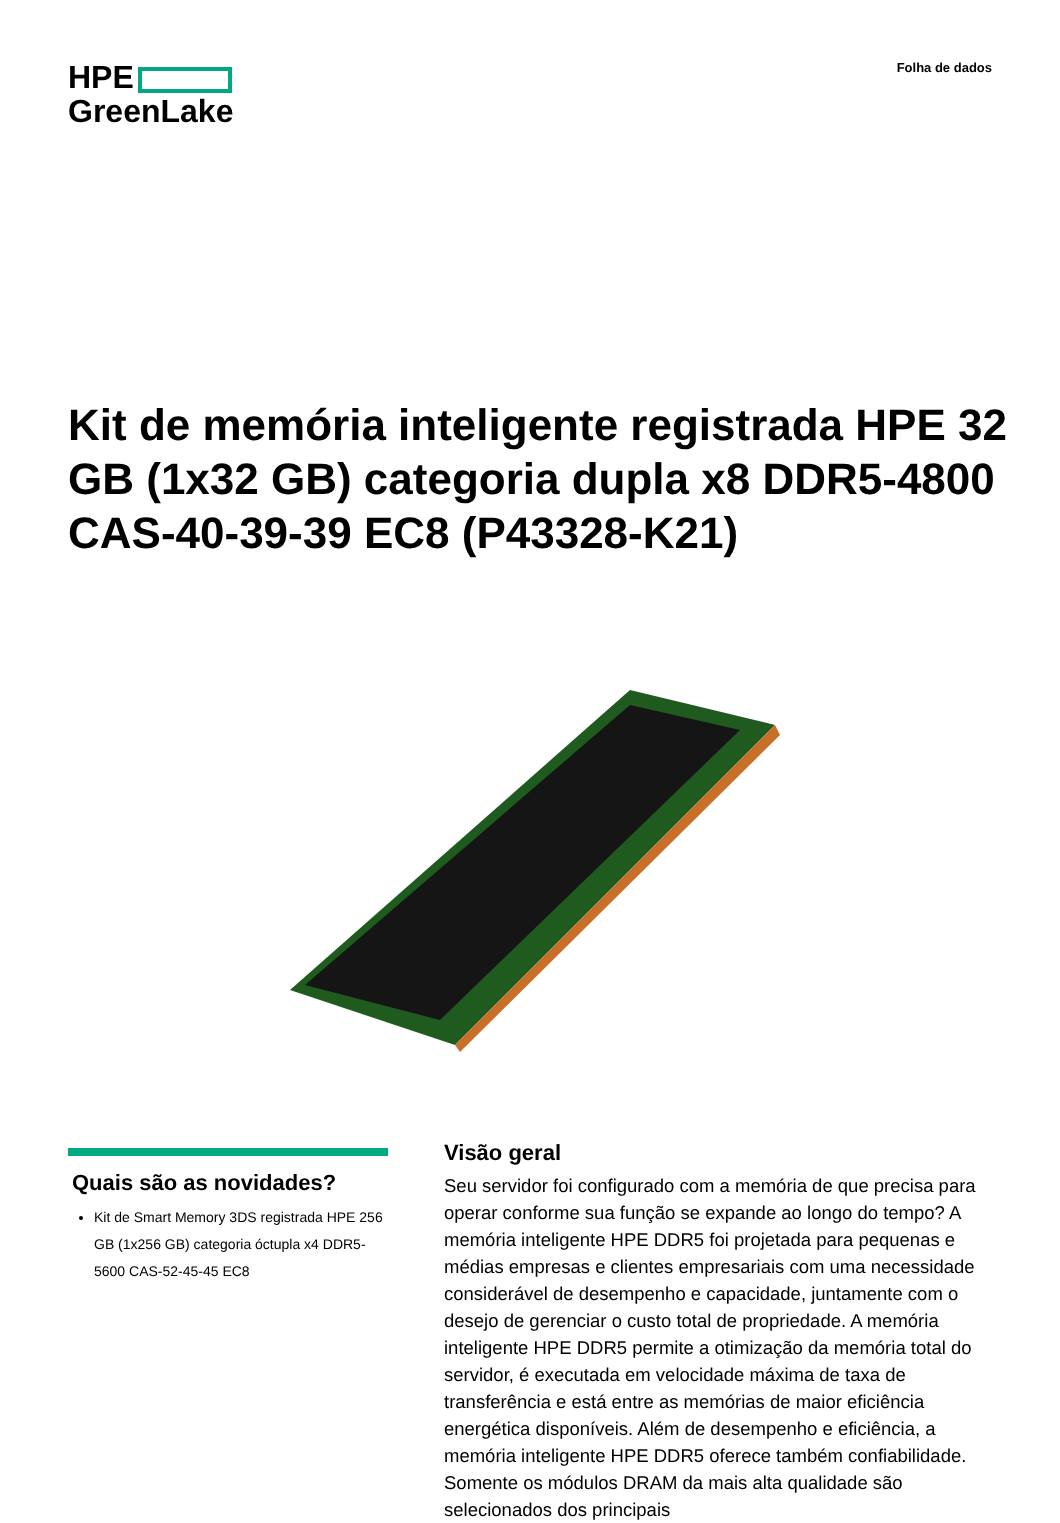HPE
GreenLake
Folha de dados
Kit de memória inteligente registrada HPE 32 GB (1x32 GB) categoria dupla x8 DDR5-4800 CAS-40-39-39 EC8 (P43328-K21)
Quais são as novidades?
Kit de Smart Memory 3DS registrada HPE 256 GB (1x256 GB) categoria óctupla x4 DDR5-5600 CAS-52-45-45 EC8
Visão geral
Seu servidor foi configurado com a memória de que precisa para operar conforme sua função se expande ao longo do tempo? A memória inteligente HPE DDR5 foi projetada para pequenas e médias empresas e clientes empresariais com uma necessidade considerável de desempenho e capacidade, juntamente com o desejo de gerenciar o custo total de propriedade. A memória inteligente HPE DDR5 permite a otimização da memória total do servidor, é executada em velocidade máxima de taxa de transferência e está entre as memórias de maior eficiência energética disponíveis. Além de desempenho e eficiência, a memória inteligente HPE DDR5 oferece também confiabilidade. Somente os módulos DRAM da mais alta qualidade são selecionados dos principais